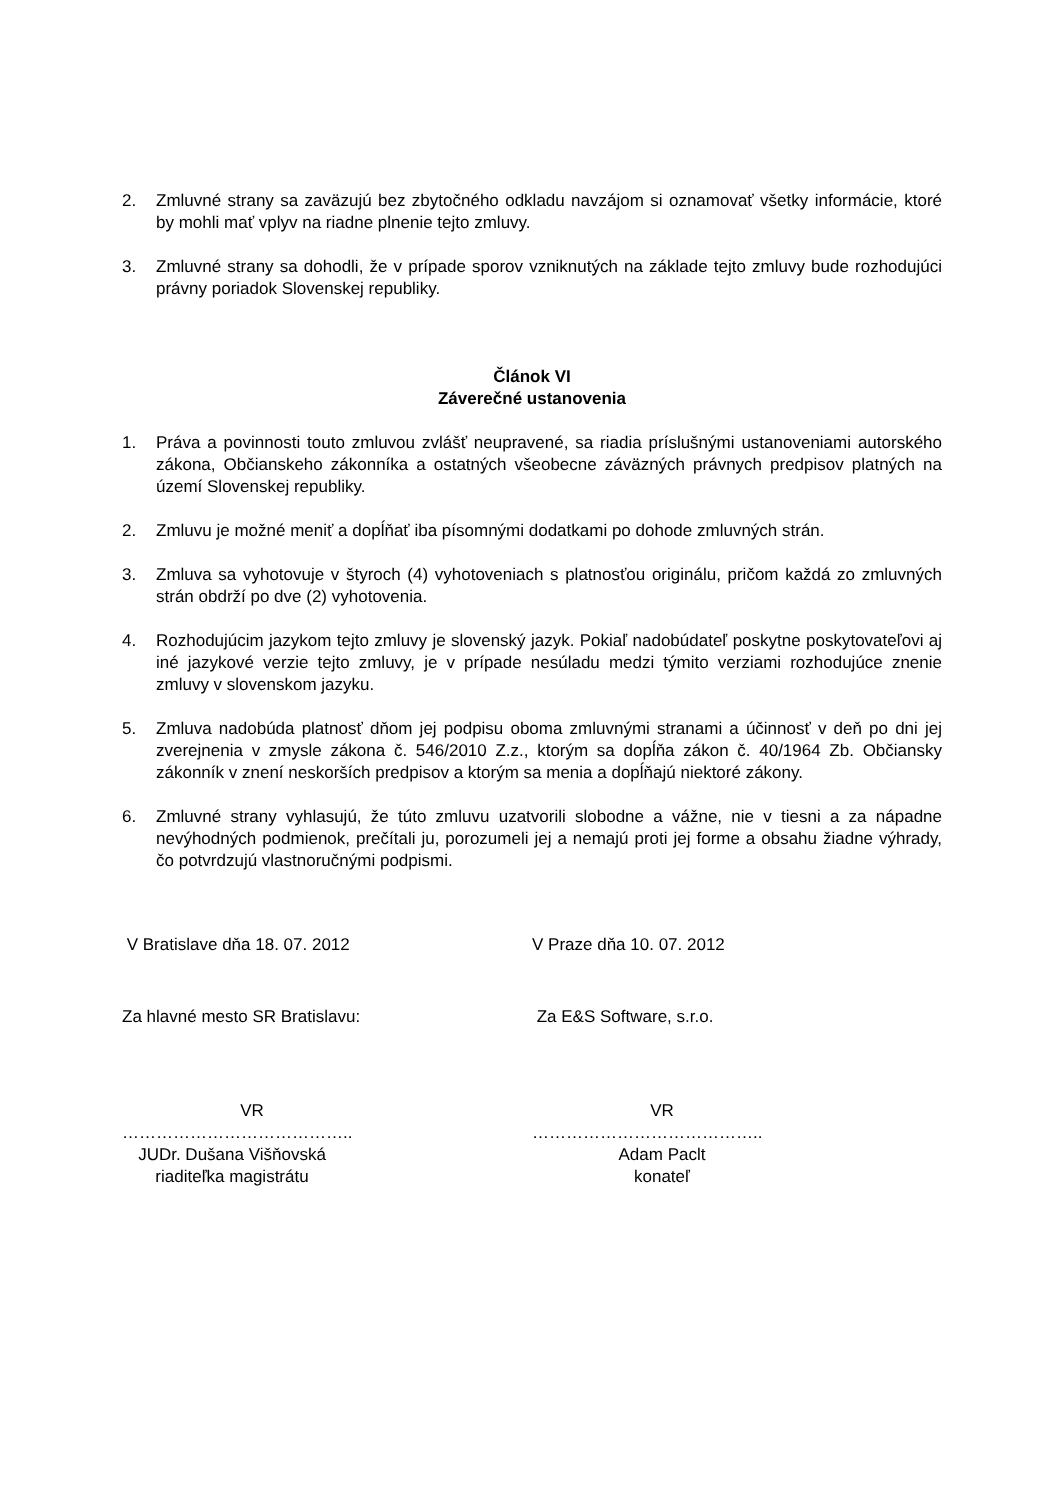2. Zmluvné strany sa zaväzujú bez zbytočného odkladu navzájom si oznamovať všetky informácie, ktoré by mohli mať vplyv na riadne plnenie tejto zmluvy.
3. Zmluvné strany sa dohodli, že v prípade sporov vzniknutých na základe tejto zmluvy bude rozhodujúci právny poriadok Slovenskej republiky.
Článok VI
Záverečné ustanovenia
1. Práva a povinnosti touto zmluvou zvlášť neupravené, sa riadia príslušnými ustanoveniami autorského zákona, Občianskeho zákonníka a ostatných všeobecne záväzných právnych predpisov platných na území Slovenskej republiky.
2. Zmluvu je možné meniť a dopĺňať iba písomnými dodatkami po dohode zmluvných strán.
3. Zmluva sa vyhotovuje v štyroch (4) vyhotoveniach s platnosťou originálu, pričom každá zo zmluvných strán obdrží po dve (2) vyhotovenia.
4. Rozhodujúcim jazykom tejto zmluvy je slovenský jazyk. Pokiaľ nadobúdateľ poskytne poskytovateľovi aj iné jazykové verzie tejto zmluvy, je v prípade nesúladu medzi týmito verziami rozhodujúce znenie zmluvy v slovenskom jazyku.
5. Zmluva nadobúda platnosť dňom jej podpisu oboma zmluvnými stranami a účinnosť v deň po dni jej zverejnenia v zmysle zákona č. 546/2010 Z.z., ktorým sa dopĺňa zákon č. 40/1964 Zb. Občiansky zákonník v znení neskorších predpisov a ktorým sa menia a dopĺňajú niektoré zákony.
6. Zmluvné strany vyhlasujú, že túto zmluvu uzatvorili slobodne a vážne, nie v tiesni a za nápadne nevýhodných podmienok, prečítali ju, porozumeli jej a nemajú proti jej forme a obsahu žiadne výhrady, čo potvrdzujú vlastnoručnými podpismi.
V Bratislave dňa 18. 07. 2012 V Praze dňa 10. 07. 2012
Za hlavné mesto SR Bratislavu: Za E&S Software, s.r.o.
VR
…………………………………..
JUDr. Dušana Višňovská
riaditeľka magistrátu
VR
…………………………………..
Adam Paclt
konateľ